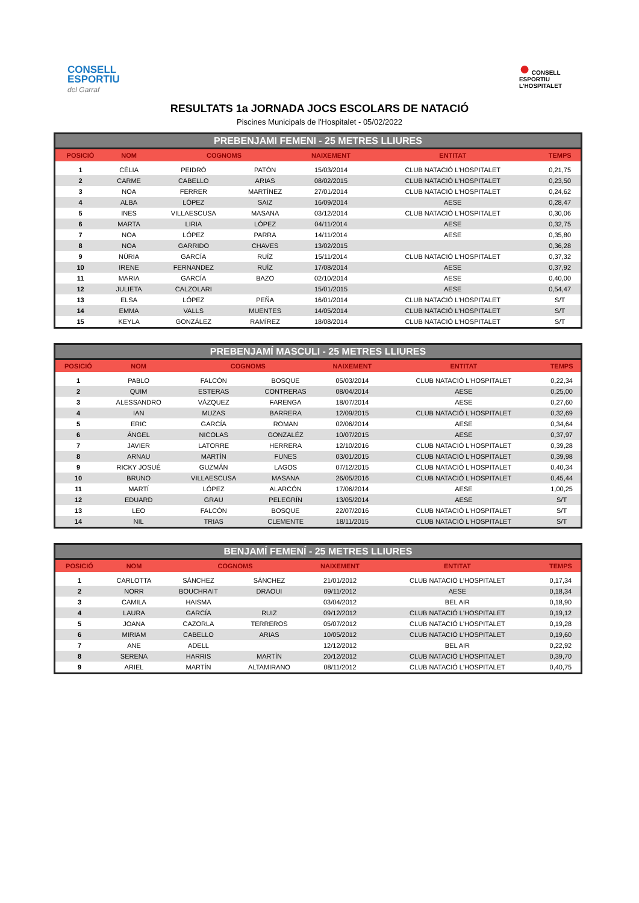CONSELL
ESPORTIU
del Garraf
● CONSELL
ESPORTIU
L'HOSPITALET
RESULTATS 1a JORNADA JOCS ESCOLARS DE NATACIÓ
Piscines Municipals de l'Hospitalet - 05/02/2022
PREBENJAMI FEMENI - 25 METRES LLIURES
| POSICIÓ | NOM | COGNOMS | | NAIXEMENT | ENTITAT | TEMPS |
| --- | --- | --- | --- | --- | --- | --- |
| 1 | CÈLIA | PEIDRÓ | PATÓN | 15/03/2014 | CLUB NATACIÓ L'HOSPITALET | 0,21,75 |
| 2 | CARME | CABELLO | ARIAS | 08/02/2015 | CLUB NATACIÓ L'HOSPITALET | 0,23,50 |
| 3 | NOA | FERRER | MARTÍNEZ | 27/01/2014 | CLUB NATACIÓ L'HOSPITALET | 0,24,62 |
| 4 | ALBA | LÓPEZ | SAIZ | 16/09/2014 | AESE | 0,28,47 |
| 5 | INES | VILLAESCUSA | MASANA | 03/12/2014 | CLUB NATACIÓ L'HOSPITALET | 0,30,06 |
| 6 | MARTA | LIRIA | LÓPEZ | 04/11/2014 | AESE | 0,32,75 |
| 7 | NOA | LÓPEZ | PARRA | 14/11/2014 | AESE | 0,35,80 |
| 8 | NOA | GARRIDO | CHAVES | 13/02/2015 | | 0,36,28 |
| 9 | NÚRIA | GARCÍA | RUÍZ | 15/11/2014 | CLUB NATACIÓ L'HOSPITALET | 0,37,32 |
| 10 | IRENE | FERNANDEZ | RUÍZ | 17/08/2014 | AESE | 0,37,92 |
| 11 | MARIA | GARCÍA | BAZO | 02/10/2014 | AESE | 0,40,00 |
| 12 | JULIETA | CALZOLARI | | 15/01/2015 | AESE | 0,54,47 |
| 13 | ELSA | LÓPEZ | PEÑA | 16/01/2014 | CLUB NATACIÓ L'HOSPITALET | S/T |
| 14 | EMMA | VALLS | MUENTES | 14/05/2014 | CLUB NATACIÓ L'HOSPITALET | S/T |
| 15 | KEYLA | GONZÁLEZ | RAMÍREZ | 18/08/2014 | CLUB NATACIÓ L'HOSPITALET | S/T |
PREBENJAMÍ MASCULI - 25 METRES LLIURES
| POSICIÓ | NOM | COGNOMS | | NAIXEMENT | ENTITAT | TEMPS |
| --- | --- | --- | --- | --- | --- | --- |
| 1 | PABLO | FALCÓN | BOSQUE | 05/03/2014 | CLUB NATACIÓ L'HOSPITALET | 0,22,34 |
| 2 | QUIM | ESTERAS | CONTRERAS | 08/04/2014 | AESE | 0,25,00 |
| 3 | ALESSANDRO | VÁZQUEZ | FARENGA | 18/07/2014 | AESE | 0,27,60 |
| 4 | IAN | MUZAS | BARRERA | 12/09/2015 | CLUB NATACIÓ L'HOSPITALET | 0,32,69 |
| 5 | ERIC | GARCÍA | ROMAN | 02/06/2014 | AESE | 0,34,64 |
| 6 | ÁNGEL | NICOLAS | GONZALÉZ | 10/07/2015 | AESE | 0,37,97 |
| 7 | JAVIER | LATORRE | HERRERA | 12/10/2016 | CLUB NATACIÓ L'HOSPITALET | 0,39,28 |
| 8 | ARNAU | MARTÍN | FUNES | 03/01/2015 | CLUB NATACIÓ L'HOSPITALET | 0,39,98 |
| 9 | RICKY JOSUÉ | GUZMÁN | LAGOS | 07/12/2015 | CLUB NATACIÓ L'HOSPITALET | 0,40,34 |
| 10 | BRUNO | VILLAESCUSA | MASANA | 26/05/2016 | CLUB NATACIÓ L'HOSPITALET | 0,45,44 |
| 11 | MARTÍ | LÓPEZ | ALARCÓN | 17/06/2014 | AESE | 1,00,25 |
| 12 | EDUARD | GRAU | PELEGRÍN | 13/05/2014 | AESE | S/T |
| 13 | LEO | FALCÓN | BOSQUE | 22/07/2016 | CLUB NATACIÓ L'HOSPITALET | S/T |
| 14 | NIL | TRIAS | CLEMENTE | 18/11/2015 | CLUB NATACIÓ L'HOSPITALET | S/T |
BENJAMÍ FEMENÍ - 25 METRES LLIURES
| POSICIÓ | NOM | COGNOMS | | NAIXEMENT | ENTITAT | TEMPS |
| --- | --- | --- | --- | --- | --- | --- |
| 1 | CARLOTTA | SÁNCHEZ | SÁNCHEZ | 21/01/2012 | CLUB NATACIÓ L'HOSPITALET | 0,17,34 |
| 2 | NORR | BOUCHRAIT | DRAOUI | 09/11/2012 | AESE | 0,18,34 |
| 3 | CAMILA | HAISMA | | 03/04/2012 | BEL AIR | 0,18,90 |
| 4 | LAURA | GARCÍA | RUIZ | 09/12/2012 | CLUB NATACIÓ L'HOSPITALET | 0,19,12 |
| 5 | JOANA | CAZORLA | TERREROS | 05/07/2012 | CLUB NATACIÓ L'HOSPITALET | 0,19,28 |
| 6 | MIRIAM | CABELLO | ARIAS | 10/05/2012 | CLUB NATACIÓ L'HOSPITALET | 0,19,60 |
| 7 | ANE | ADELL | | 12/12/2012 | BEL AIR | 0,22,92 |
| 8 | SERENA | HARRIS | MARTÍN | 20/12/2012 | CLUB NATACIÓ L'HOSPITALET | 0,39,70 |
| 9 | ARIEL | MARTÍN | ALTAMIRANO | 08/11/2012 | CLUB NATACIÓ L'HOSPITALET | 0,40,75 |